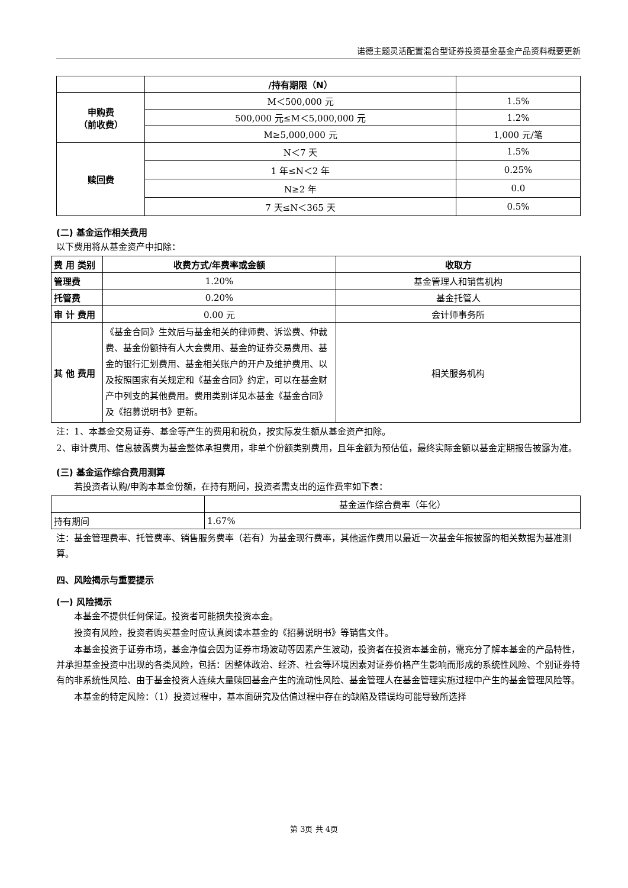诺德主题灵活配置混合型证券投资基金基金产品资料概要更新
| | /持有期限（N） | |
| 申购费 （前收费） | M＜500,000 元 | 1.5% |
| | 500,000 元≤M＜5,000,000 元 | 1.2% |
| | M≥5,000,000 元 | 1,000 元/笔 |
| 赎回费 | N＜7 天 | 1.5% |
| | 1 年≤N＜2 年 | 0.25% |
| | N≥2 年 | 0.0 |
| | 7 天≤N＜365 天 | 0.5% |
(二) 基金运作相关费用
以下费用将从基金资产中扣除：
| 费 用 类别 | 收费方式/年费率或金额 | 收取方 |
| --- | --- | --- |
| 管理费 | 1.20% | 基金管理人和销售机构 |
| 托管费 | 0.20% | 基金托管人 |
| 审 计 费用 | 0.00 元 | 会计师事务所 |
| 其 他 费用 | 《基金合同》生效后与基金相关的律师费、诉讼费、仲裁费、基金份额持有人大会费用、基金的证券交易费用、基金的银行汇划费用、基金相关账户的开户及维护费用、以及按照国家有关规定和《基金合同》约定，可以在基金财产中列支的其他费用。费用类别详见本基金《基金合同》及《招募说明书》更新。 | 相关服务机构 |
注：1、本基金交易证券、基金等产生的费用和税负，按实际发生额从基金资产扣除。
2、审计费用、信息披露费为基金整体承担费用，非单个份额类别费用，且年金额为预估值，最终实际金额以基金定期报告披露为准。
(三) 基金运作综合费用测算
若投资者认购/申购本基金份额，在持有期间，投资者需支出的运作费率如下表：
| | 基金运作综合费率（年化） |
| 持有期间 | 1.67% |
注：基金管理费率、托管费率、销售服务费率（若有）为基金现行费率，其他运作费用以最近一次基金年报披露的相关数据为基准测算。
四、风险揭示与重要提示
(一) 风险揭示
本基金不提供任何保证。投资者可能损失投资本金。
投资有风险，投资者购买基金时应认真阅读本基金的《招募说明书》等销售文件。
本基金投资于证券市场，基金净值会因为证券市场波动等因素产生波动，投资者在投资本基金前，需充分了解本基金的产品特性，并承担基金投资中出现的各类风险，包括：因整体政治、经济、社会等环境因素对证券价格产生影响而形成的系统性风险、个别证券特有的非系统性风险、由于基金投资人连续大量赎回基金产生的流动性风险、基金管理人在基金管理实施过程中产生的基金管理风险等。
本基金的特定风险：（1）投资过程中，基本面研究及估值过程中存在的缺陷及错误均可能导致所选择
第 3页 共 4页